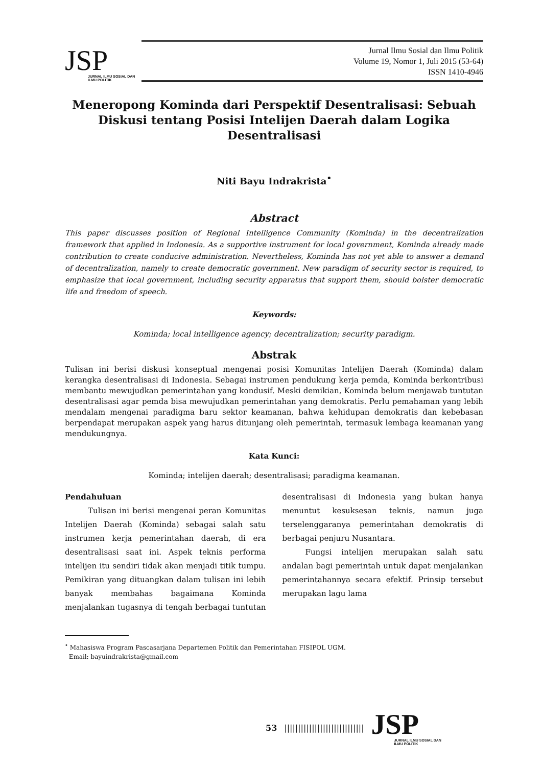JSP
JURNAL ILMU SOSIAL DAN ILMU POLITIK
Jurnal Ilmu Sosial dan Ilmu Politik
Volume 19, Nomor 1, Juli 2015 (53-64)
ISSN 1410-4946
Meneropong Kominda dari Perspektif Desentralisasi: Sebuah Diskusi tentang Posisi Intelijen Daerah dalam Logika Desentralisasi
Niti Bayu Indrakrista<sup>•</sup>
Abstract
This paper discusses position of Regional Intelligence Community (Kominda) in the decentralization framework that applied in Indonesia. As a supportive instrument for local government, Kominda already made contribution to create conducive administration. Nevertheless, Kominda has not yet able to answer a demand of decentralization, namely to create democratic government. New paradigm of security sector is required, to emphasize that local government, including security apparatus that support them, should bolster democratic life and freedom of speech.
Keywords:
Kominda; local intelligence agency; decentralization; security paradigm.
Abstrak
Tulisan ini berisi diskusi konseptual mengenai posisi Komunitas Intelijen Daerah (Kominda) dalam kerangka desentralisasi di Indonesia. Sebagai instrumen pendukung kerja pemda, Kominda berkontribusi membantu mewujudkan pemerintahan yang kondusif. Meski demikian, Kominda belum menjawab tuntutan desentralisasi agar pemda bisa mewujudkan pemerintahan yang demokratis. Perlu pemahaman yang lebih mendalam mengenai paradigma baru sektor keamanan, bahwa kehidupan demokratis dan kebebasan berpendapat merupakan aspek yang harus ditunjang oleh pemerintah, termasuk lembaga keamanan yang mendukungnya.
Kata Kunci:
Kominda; intelijen daerah; desentralisasi; paradigma keamanan.
Pendahuluan
Tulisan ini berisi mengenai peran Komunitas Intelijen Daerah (Kominda) sebagai salah satu instrumen kerja pemerintahan daerah, di era desentralisasi saat ini. Aspek teknis performa intelijen itu sendiri tidak akan menjadi titik tumpu. Pemikiran yang dituangkan dalam tulisan ini lebih banyak membahas bagaimana Kominda menjalankan tugasnya di tengah berbagai tuntutan desentralisasi di Indonesia yang bukan hanya menuntut kesuksesan teknis, namun juga terselenggaranya pemerintahan demokratis di berbagai penjuru Nusantara.
Fungsi intelijen merupakan salah satu andalan bagi pemerintah untuk dapat menjalankan pemerintahannya secara efektif. Prinsip tersebut merupakan lagu lama
<sup>•</sup> Mahasiswa Program Pascasarjana Departemen Politik dan Pemerintahan FISIPOL UGM.
Email: bayuindrakrista@gmail.com
53 |||||||||||||||||||||||||||||
JSP
JURNAL ILMU SOSIAL DAN ILMU POLITIK